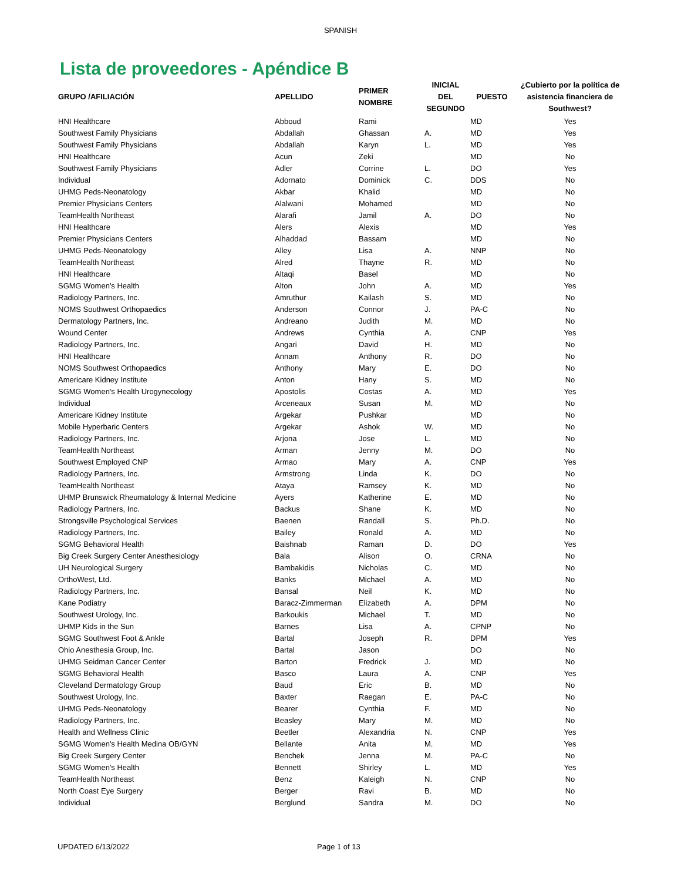SPANISH
Lista de proveedores - Apéndice B
| GRUPO /AFILIACIÓN | APELLIDO | PRIMER NOMBRE | INICIAL DEL SEGUNDO | PUESTO | ¿Cubierto por la política de asistencia financiera de Southwest? |
| --- | --- | --- | --- | --- | --- |
| HNI Healthcare | Abboud | Rami | | MD | Yes |
| Southwest Family Physicians | Abdallah | Ghassan | A. | MD | Yes |
| Southwest Family Physicians | Abdallah | Karyn | L. | MD | Yes |
| HNI Healthcare | Acun | Zeki | | MD | No |
| Southwest Family Physicians | Adler | Corrine | L. | DO | Yes |
| Individual | Adornato | Dominick | C. | DDS | No |
| UHMG Peds-Neonatology | Akbar | Khalid | | MD | No |
| Premier Physicians Centers | Alalwani | Mohamed | | MD | No |
| TeamHealth Northeast | Alarafi | Jamil | A. | DO | No |
| HNI Healthcare | Alers | Alexis | | MD | Yes |
| Premier Physicians Centers | Alhaddad | Bassam | | MD | No |
| UHMG Peds-Neonatology | Alley | Lisa | A. | NNP | No |
| TeamHealth Northeast | Alred | Thayne | R. | MD | No |
| HNI Healthcare | Altaqi | Basel | | MD | No |
| SGMG Women's Health | Alton | John | A. | MD | Yes |
| Radiology Partners, Inc. | Amruthur | Kailash | S. | MD | No |
| NOMS Southwest Orthopaedics | Anderson | Connor | J. | PA-C | No |
| Dermatology Partners, Inc. | Andreano | Judith | M. | MD | No |
| Wound Center | Andrews | Cynthia | A. | CNP | Yes |
| Radiology Partners, Inc. | Angari | David | H. | MD | No |
| HNI Healthcare | Annam | Anthony | R. | DO | No |
| NOMS Southwest Orthopaedics | Anthony | Mary | E. | DO | No |
| Americare Kidney Institute | Anton | Hany | S. | MD | No |
| SGMG Women's Health Urogynecology | Apostolis | Costas | A. | MD | Yes |
| Individual | Arceneaux | Susan | M. | MD | No |
| Americare Kidney Institute | Argekar | Pushkar | | MD | No |
| Mobile Hyperbaric Centers | Argekar | Ashok | W. | MD | No |
| Radiology Partners, Inc. | Arjona | Jose | L. | MD | No |
| TeamHealth Northeast | Arman | Jenny | M. | DO | No |
| Southwest Employed CNP | Armao | Mary | A. | CNP | Yes |
| Radiology Partners, Inc. | Armstrong | Linda | K. | DO | No |
| TeamHealth Northeast | Ataya | Ramsey | K. | MD | No |
| UHMP Brunswick Rheumatology & Internal Medicine | Ayers | Katherine | E. | MD | No |
| Radiology Partners, Inc. | Backus | Shane | K. | MD | No |
| Strongsville Psychological Services | Baenen | Randall | S. | Ph.D. | No |
| Radiology Partners, Inc. | Bailey | Ronald | A. | MD | No |
| SGMG Behavioral Health | Baishnab | Raman | D. | DO | Yes |
| Big Creek Surgery Center Anesthesiology | Bala | Alison | O. | CRNA | No |
| UH Neurological Surgery | Bambakidis | Nicholas | C. | MD | No |
| OrthoWest, Ltd. | Banks | Michael | A. | MD | No |
| Radiology Partners, Inc. | Bansal | Neil | K. | MD | No |
| Kane Podiatry | Baracz-Zimmerman | Elizabeth | A. | DPM | No |
| Southwest Urology, Inc. | Barkoukis | Michael | T. | MD | No |
| UHMP Kids in the Sun | Barnes | Lisa | A. | CPNP | No |
| SGMG Southwest Foot & Ankle | Bartal | Joseph | R. | DPM | Yes |
| Ohio Anesthesia Group, Inc. | Bartal | Jason | | DO | No |
| UHMG Seidman Cancer Center | Barton | Fredrick | J. | MD | No |
| SGMG Behavioral Health | Basco | Laura | A. | CNP | Yes |
| Cleveland Dermatology Group | Baud | Eric | B. | MD | No |
| Southwest Urology, Inc. | Baxter | Raegan | E. | PA-C | No |
| UHMG Peds-Neonatology | Bearer | Cynthia | F. | MD | No |
| Radiology Partners, Inc. | Beasley | Mary | M. | MD | No |
| Health and Wellness Clinic | Beetler | Alexandria | N. | CNP | Yes |
| SGMG Women's Health Medina OB/GYN | Bellante | Anita | M. | MD | Yes |
| Big Creek Surgery Center | Benchek | Jenna | M. | PA-C | No |
| SGMG Women's Health | Bennett | Shirley | L. | MD | Yes |
| TeamHealth Northeast | Benz | Kaleigh | N. | CNP | No |
| North Coast Eye Surgery | Berger | Ravi | B. | MD | No |
| Individual | Berglund | Sandra | M. | DO | No |
UPDATED 6/13/2022 Page 1 of 13